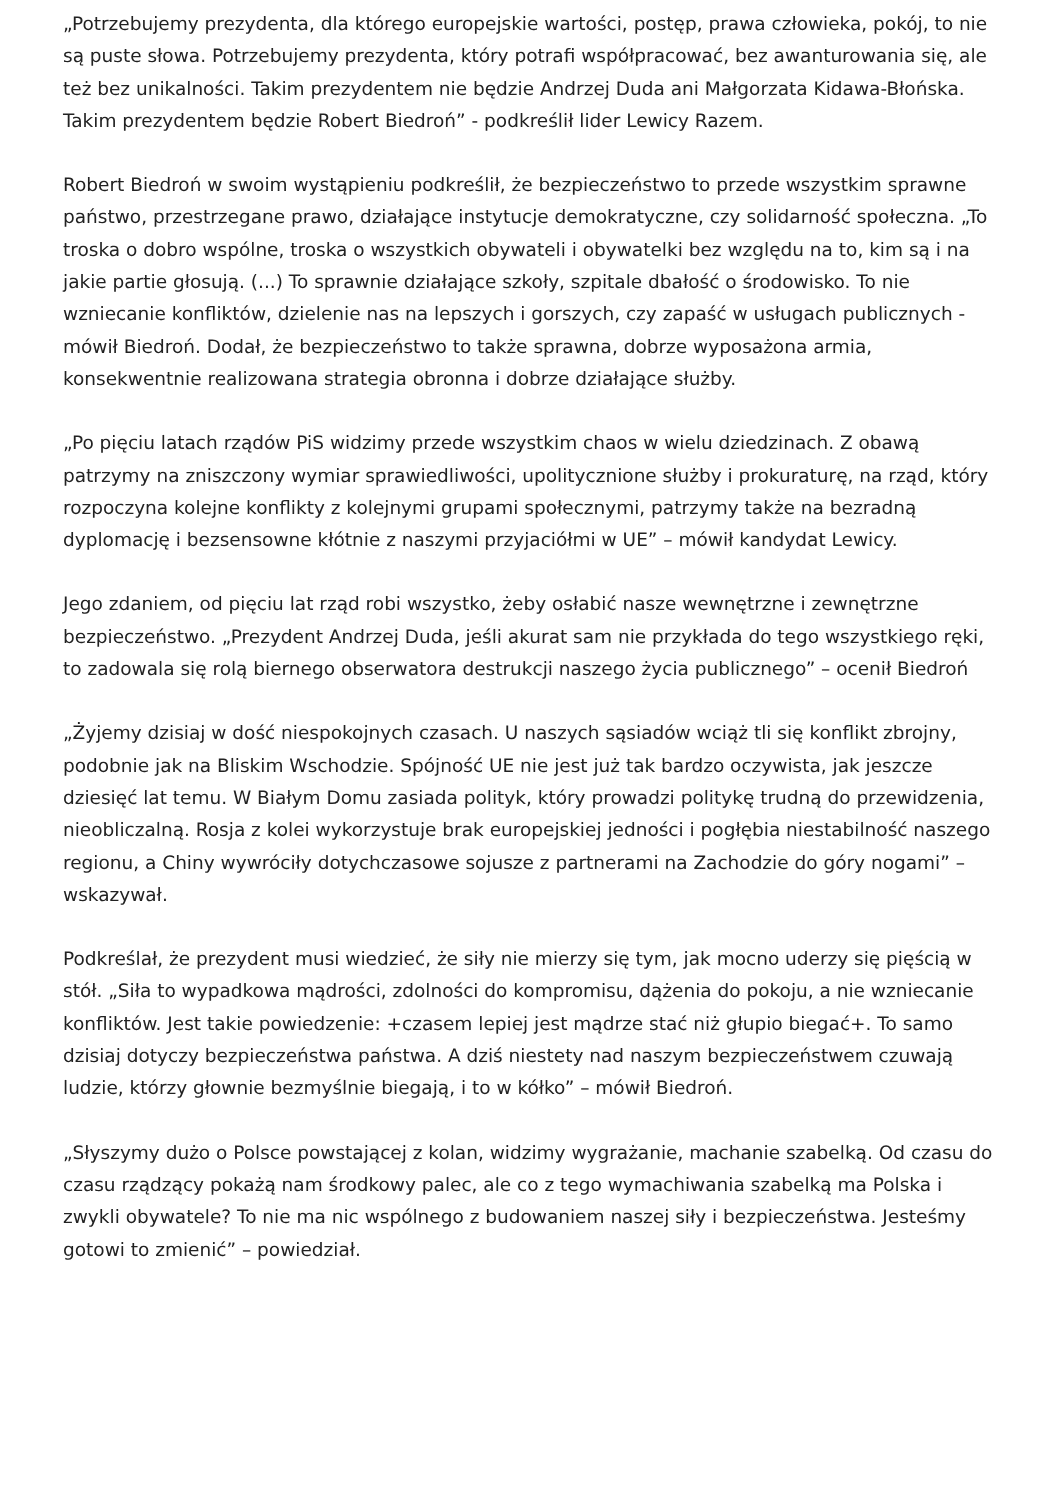„Potrzebujemy prezydenta, dla którego europejskie wartości, postęp, prawa człowieka, pokój, to nie są puste słowa. Potrzebujemy prezydenta, który potrafi współpracować, bez awanturowania się, ale też bez unikalności. Takim prezydentem nie będzie Andrzej Duda ani Małgorzata Kidawa-Błońska. Takim prezydentem będzie Robert Biedroń” - podkreślił lider Lewicy Razem.
Robert Biedroń w swoim wystąpieniu podkreślił, że bezpieczeństwo to przede wszystkim sprawne państwo, przestrzegane prawo, działające instytucje demokratyczne, czy solidarność społeczna. „To troska o dobro wspólne, troska o wszystkich obywateli i obywatelki bez względu na to, kim są i na jakie partie głosują. (...) To sprawnie działające szkoły, szpitale dbałość o środowisko. To nie wzniecanie konfliktów, dzielenie nas na lepszych i gorszych, czy zapaść w usługach publicznych - mówił Biedroń. Dodał, że bezpieczeństwo to także sprawna, dobrze wyposażona armia, konsekwentnie realizowana strategia obronna i dobrze działające służby.
„Po pięciu latach rządów PiS widzimy przede wszystkim chaos w wielu dziedzinach. Z obawą patrzymy na zniszczony wymiar sprawiedliwości, upolitycznione służby i prokuraturę, na rząd, który rozpoczyna kolejne konflikty z kolejnymi grupami społecznymi, patrzymy także na bezradną dyplomację i bezsensowne kłótnie z naszymi przyjaciółmi w UE” – mówił kandydat Lewicy.
Jego zdaniem, od pięciu lat rząd robi wszystko, żeby osłabić nasze wewnętrzne i zewnętrzne bezpieczeństwo. „Prezydent Andrzej Duda, jeśli akurat sam nie przykłada do tego wszystkiego ręki, to zadowala się rolą biernego obserwatora destrukcji naszego życia publicznego” – ocenił Biedroń
„Żyjemy dzisiaj w dość niespokojnych czasach. U naszych sąsiadów wciąż tli się konflikt zbrojny, podobnie jak na Bliskim Wschodzie. Spójność UE nie jest już tak bardzo oczywista, jak jeszcze dziesięć lat temu. W Białym Domu zasiada polityk, który prowadzi politykę trudną do przewidzenia, nieobliczalną. Rosja z kolei wykorzystuje brak europejskiej jedności i pogłębia niestabilność naszego regionu, a Chiny wywróciły dotychczasowe sojusze z partnerami na Zachodzie do góry nogami” – wskazywał.
Podkreślał, że prezydent musi wiedzieć, że siły nie mierzy się tym, jak mocno uderzy się pięścią w stół. „Siła to wypadkowa mądrości, zdolności do kompromisu, dążenia do pokoju, a nie wzniecanie konfliktów. Jest takie powiedzenie: +czasem lepiej jest mądrze stać niż głupio biegać+. To samo dzisiaj dotyczy bezpieczeństwa państwa. A dziś niestety nad naszym bezpieczeństwem czuwają ludzie, którzy głownie bezmyślnie biegają, i to w kółko” – mówił Biedroń.
„Słyszymy dużo o Polsce powstającej z kolan, widzimy wygrażanie, machanie szabelką. Od czasu do czasu rządzący pokażą nam środkowy palec, ale co z tego wymachiwania szabelką ma Polska i zwykli obywatele? To nie ma nic wspólnego z budowaniem naszej siły i bezpieczeństwa. Jesteśmy gotowi to zmienić” – powiedział.